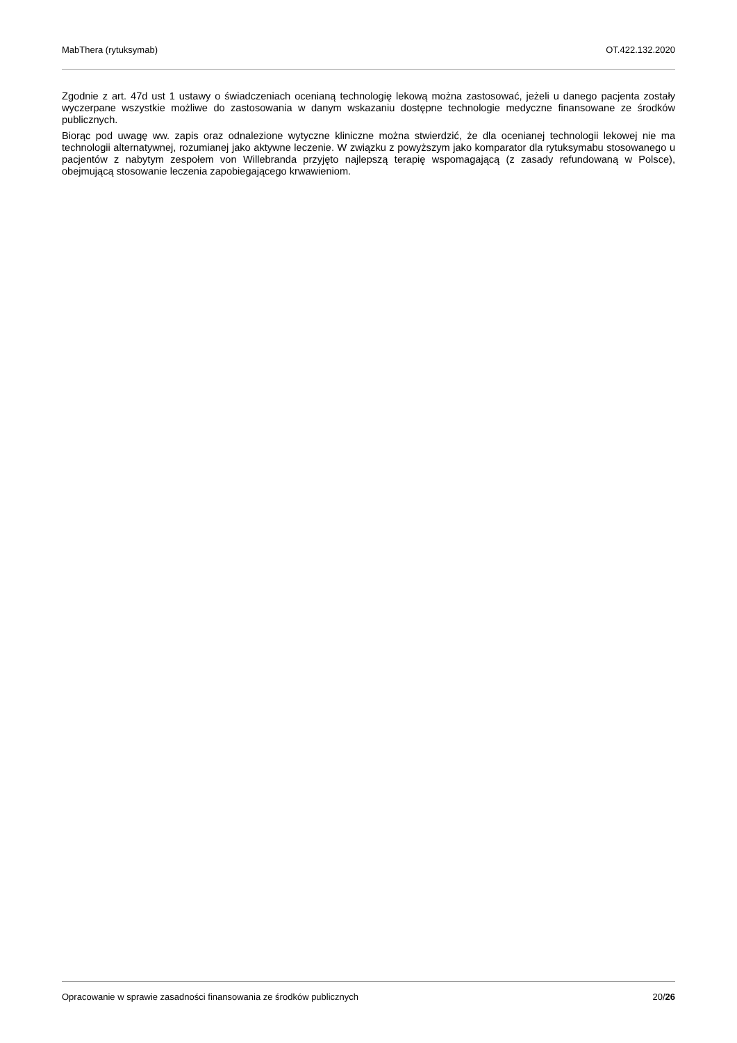MabThera (rytuksymab) OT.422.132.2020
Zgodnie z art. 47d ust 1 ustawy o świadczeniach ocenianą technologię lekową można zastosować, jeżeli u danego pacjenta zostały wyczerpane wszystkie możliwe do zastosowania w danym wskazaniu dostępne technologie medyczne finansowane ze środków publicznych.
Biorąc pod uwagę ww. zapis oraz odnalezione wytyczne kliniczne można stwierdzić, że dla ocenianej technologii lekowej nie ma technologii alternatywnej, rozumianej jako aktywne leczenie. W związku z powyższym jako komparator dla rytuksymabu stosowanego u pacjentów z nabytym zespołem von Willebranda przyjęto najlepszą terapię wspomagającą (z zasady refundowaną w Polsce), obejmującą stosowanie leczenia zapobiegającego krwawieniom.
Opracowanie w sprawie zasadności finansowania ze środków publicznych 20/26